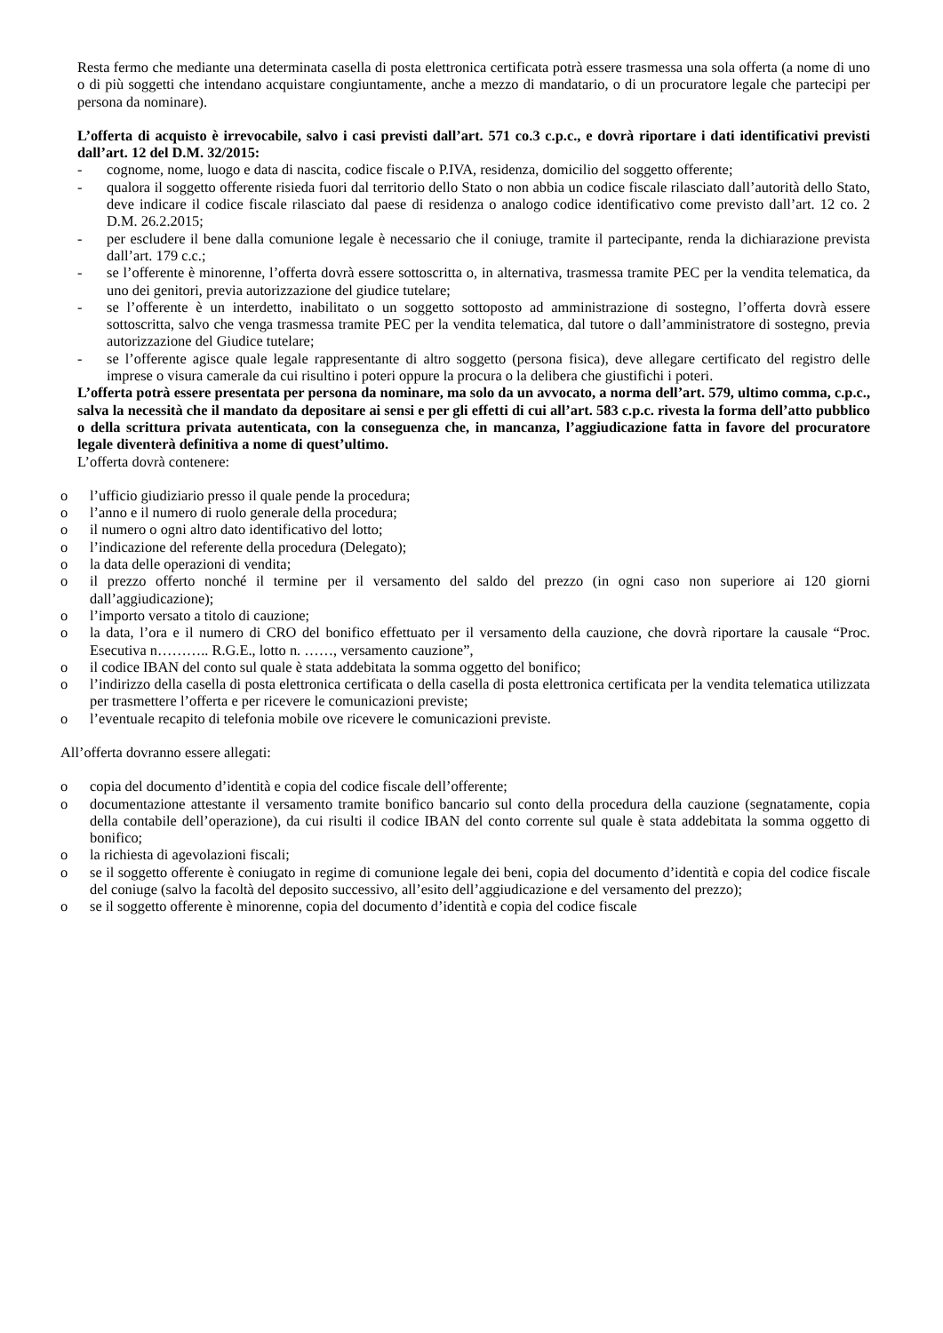Resta fermo che mediante una determinata casella di posta elettronica certificata potrà essere trasmessa una sola offerta (a nome di uno o di più soggetti che intendano acquistare congiuntamente, anche a mezzo di mandatario, o di un procuratore legale che partecipi per persona da nominare).
L’offerta di acquisto è irrevocabile, salvo i casi previsti dall’art. 571 co.3 c.p.c., e dovrà riportare i dati identificativi previsti dall’art. 12 del D.M. 32/2015:
- cognome, nome, luogo e data di nascita, codice fiscale o P.IVA, residenza, domicilio del soggetto offerente;
- qualora il soggetto offerente risieda fuori dal territorio dello Stato o non abbia un codice fiscale rilasciato dall’autorità dello Stato, deve indicare il codice fiscale rilasciato dal paese di residenza o analogo codice identificativo come previsto dall’art. 12 co. 2 D.M. 26.2.2015;
- per escludere il bene dalla comunione legale è necessario che il coniuge, tramite il partecipante, renda la dichiarazione prevista dall’art. 179 c.c.;
- se l’offerente è minorenne, l’offerta dovrà essere sottoscritta o, in alternativa, trasmessa tramite PEC per la vendita telematica, da uno dei genitori, previa autorizzazione del giudice tutelare;
- se l’offerente è un interdetto, inabilitato o un soggetto sottoposto ad amministrazione di sostegno, l’offerta dovrà essere sottoscritta, salvo che venga trasmessa tramite PEC per la vendita telematica, dal tutore o dall’amministratore di sostegno, previa autorizzazione del Giudice tutelare;
- se l’offerente agisce quale legale rappresentante di altro soggetto (persona fisica), deve allegare certificato del registro delle imprese o visura camerale da cui risultino i poteri oppure la procura o la delibera che giustifichi i poteri.
L’offerta potrà essere presentata per persona da nominare, ma solo da un avvocato, a norma dell’art. 579, ultimo comma, c.p.c., salva la necessità che il mandato da depositare ai sensi e per gli effetti di cui all’art. 583 c.p.c. rivesta la forma dell’atto pubblico o della scrittura privata autenticata, con la conseguenza che, in mancanza, l’aggiudicazione fatta in favore del procuratore legale diventerà definitiva a nome di quest’ultimo.
L’offerta dovrà contenere:
o l’ufficio giudiziario presso il quale pende la procedura;
o l’anno e il numero di ruolo generale della procedura;
o il numero o ogni altro dato identificativo del lotto;
o l’indicazione del referente della procedura (Delegato);
o la data delle operazioni di vendita;
o il prezzo offerto nonché il termine per il versamento del saldo del prezzo (in ogni caso non superiore ai 120 giorni dall’aggiudicazione);
o l’importo versato a titolo di cauzione;
o la data, l’ora e il numero di CRO del bonifico effettuato per il versamento della cauzione, che dovrà riportare la causale “Proc. Esecutiva n……….. R.G.E., lotto n. ……, versamento cauzione”,
o il codice IBAN del conto sul quale è stata addebitata la somma oggetto del bonifico;
o l’indirizzo della casella di posta elettronica certificata o della casella di posta elettronica certificata per la vendita telematica utilizzata per trasmettere l’offerta e per ricevere le comunicazioni previste;
o l’eventuale recapito di telefonia mobile ove ricevere le comunicazioni previste.
All’offerta dovranno essere allegati:
o copia del documento d’identità e copia del codice fiscale dell’offerente;
o documentazione attestante il versamento tramite bonifico bancario sul conto della procedura della cauzione (segnatamente, copia della contabile dell’operazione), da cui risulti il codice IBAN del conto corrente sul quale è stata addebitata la somma oggetto di bonifico;
o la richiesta di agevolazioni fiscali;
o se il soggetto offerente è coniugato in regime di comunione legale dei beni, copia del documento d’identità e copia del codice fiscale del coniuge (salvo la facoltà del deposito successivo, all’esito dell’aggiudicazione e del versamento del prezzo);
o se il soggetto offerente è minorenne, copia del documento d’identità e copia del codice fiscale